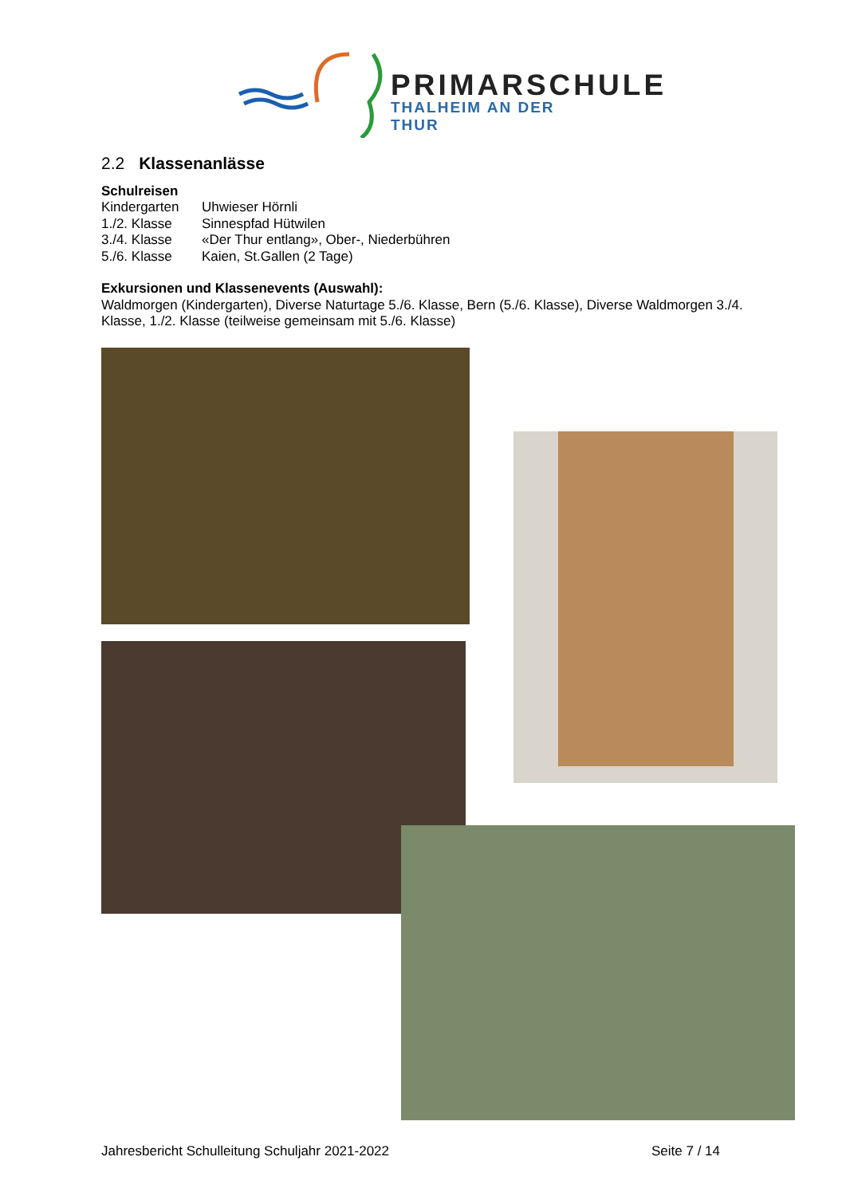PRIMARSCHULE
THALHEIM AN DER THUR
2.2 Klassenanlässe
Schulreisen
Kindergarten Uhwieser Hörnli
1./2. Klasse Sinnespfad Hütwilen
3./4. Klasse «Der Thur entlang», Ober-, Niederbühren
5./6. Klasse Kaien, St.Gallen (2 Tage)
Exkursionen und Klassenevents (Auswahl):
Waldmorgen (Kindergarten), Diverse Naturtage 5./6. Klasse, Bern (5./6. Klasse), Diverse Waldmorgen 3./4. Klasse, 1./2. Klasse (teilweise gemeinsam mit 5./6. Klasse)
Jahresbericht Schulleitung Schuljahr 2021-2022 Seite 7 / 14